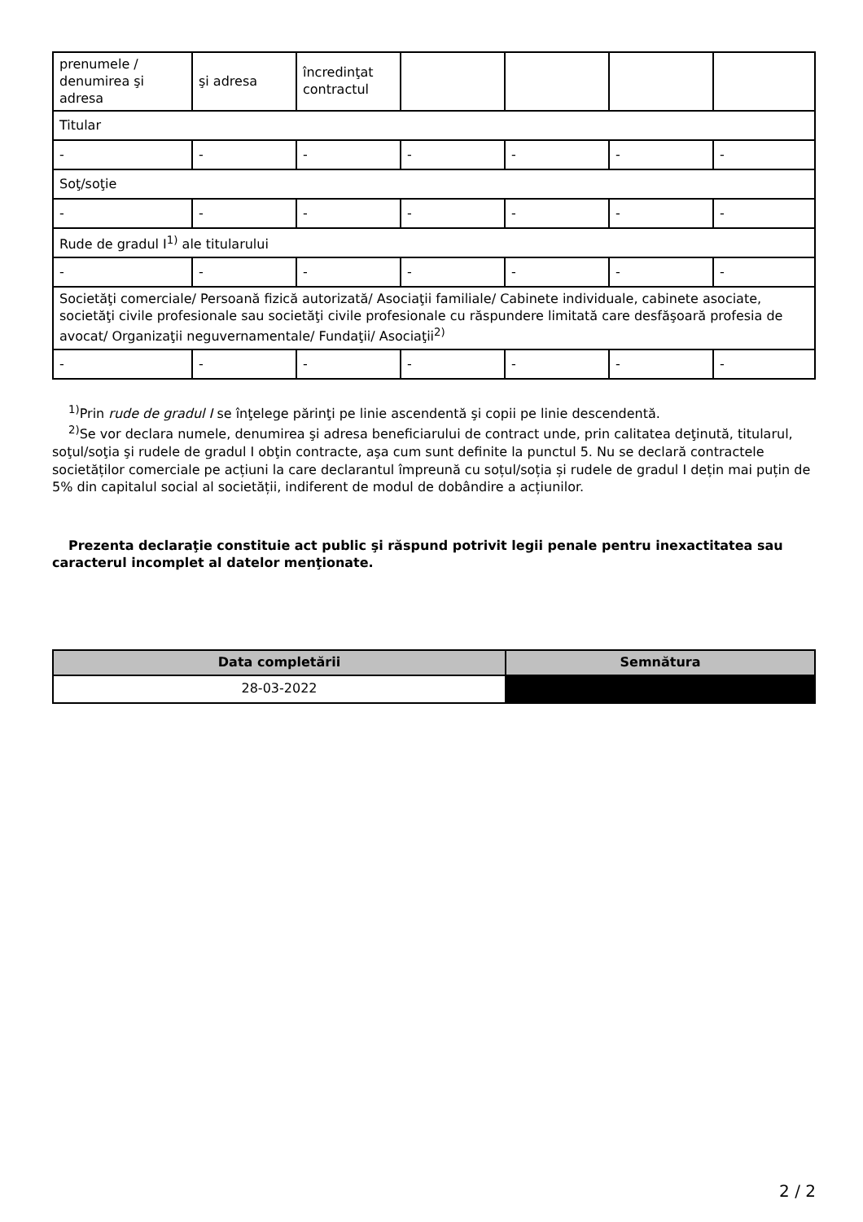| prenumele / denumirea şi adresa | şi adresa | încredinţat contractul | | | | |
| Titular | | | | | | |
| - | - | - | - | - | - | - |
| Soţ/soţie | | | | | | |
| - | - | - | - | - | - | - |
| Rude de gradul I<sup>1)</sup> ale titularului | | | | | | |
| - | - | - | - | - | - | - |
| Societăţi comerciale/ Persoană fizică autorizată/ Asociaţii familiale/ Cabinete individuale, cabinete asociate, societăţi civile profesionale sau societăţi civile profesionale cu răspundere limitată care desfăşoară profesia de avocat/ Organizaţii neguvernamentale/ Fundaţii/ Asociaţii<sup>2)</sup> | | | | | | |
| - | - | - | - | - | - | - |
<sup>1)</sup> Prin rude de gradul I se înţelege părinţi pe linie ascendentă şi copii pe linie descendentă.
<sup>2)</sup> Se vor declara numele, denumirea şi adresa beneficiarului de contract unde, prin calitatea deţinută, titularul, soţul/soţia şi rudele de gradul I obţin contracte, aşa cum sunt definite la punctul 5. Nu se declară contractele societăților comerciale pe acțiuni la care declarantul împreună cu soțul/soția și rudele de gradul I dețin mai puțin de 5% din capitalul social al societății, indiferent de modul de dobândire a acțiunilor.
Prezenta declaraţie constituie act public şi răspund potrivit legii penale pentru inexactitatea sau caracterul incomplet al datelor menţionate.
| Data completării | Semnătura |
| --- | --- |
| 28-03-2022 | |
2 / 2